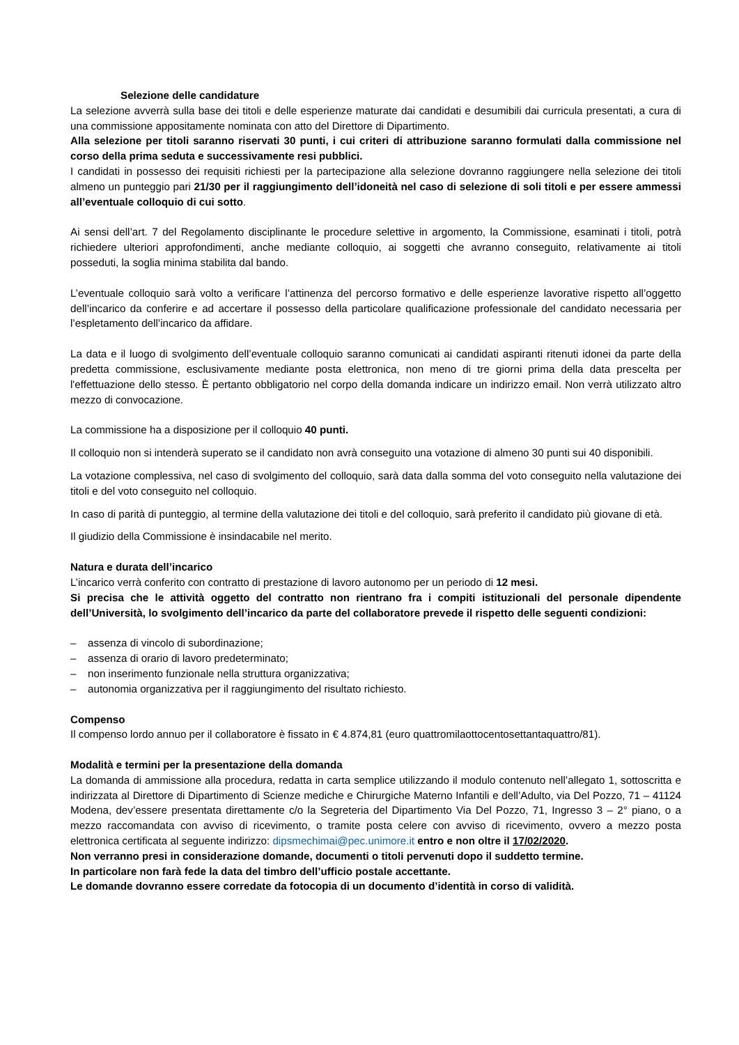Selezione delle candidature
La selezione avverrà sulla base dei titoli e delle esperienze maturate dai candidati e desumibili dai curricula presentati, a cura di una commissione appositamente nominata con atto del Direttore di Dipartimento.
Alla selezione per titoli saranno riservati 30 punti, i cui criteri di attribuzione saranno formulati dalla commissione nel corso della prima seduta e successivamente resi pubblici.
I candidati in possesso dei requisiti richiesti per la partecipazione alla selezione dovranno raggiungere nella selezione dei titoli almeno un punteggio pari 21/30 per il raggiungimento dell’idoneità nel caso di selezione di soli titoli e per essere ammessi all’eventuale colloquio di cui sotto.
Ai sensi dell’art. 7 del Regolamento disciplinante le procedure selettive in argomento, la Commissione, esaminati i titoli, potrà richiedere ulteriori approfondimenti, anche mediante colloquio, ai soggetti che avranno conseguito, relativamente ai titoli posseduti, la soglia minima stabilita dal bando.
L’eventuale colloquio sarà volto a verificare l’attinenza del percorso formativo e delle esperienze lavorative rispetto all’oggetto dell’incarico da conferire e ad accertare il possesso della particolare qualificazione professionale del candidato necessaria per l’espletamento dell’incarico da affidare.
La data e il luogo di svolgimento dell’eventuale colloquio saranno comunicati ai candidati aspiranti ritenuti idonei da parte della predetta commissione, esclusivamente mediante posta elettronica, non meno di tre giorni prima della data prescelta per l'effettuazione dello stesso. È pertanto obbligatorio nel corpo della domanda indicare un indirizzo email. Non verrà utilizzato altro mezzo di convocazione.
La commissione ha a disposizione per il colloquio 40 punti.
Il colloquio non si intenderà superato se il candidato non avrà conseguito una votazione di almeno 30 punti sui 40 disponibili.
La votazione complessiva, nel caso di svolgimento del colloquio, sarà data dalla somma del voto conseguito nella valutazione dei titoli e del voto conseguito nel colloquio.
In caso di parità di punteggio, al termine della valutazione dei titoli e del colloquio, sarà preferito il candidato più giovane di età.
Il giudizio della Commissione è insindacabile nel merito.
Natura e durata dell’incarico
L’incarico verrà conferito con contratto di prestazione di lavoro autonomo per un periodo di 12 mesi.
Si precisa che le attività oggetto del contratto non rientrano fra i compiti istituzionali del personale dipendente dell’Università, lo svolgimento dell’incarico da parte del collaboratore prevede il rispetto delle seguenti condizioni:
– assenza di vincolo di subordinazione;
– assenza di orario di lavoro predeterminato;
– non inserimento funzionale nella struttura organizzativa;
– autonomia organizzativa per il raggiungimento del risultato richiesto.
Compenso
Il compenso lordo annuo per il collaboratore è fissato in € 4.874,81 (euro quattromilaottocentosettantaquattro/81).
Modalità e termini per la presentazione della domanda
La domanda di ammissione alla procedura, redatta in carta semplice utilizzando il modulo contenuto nell’allegato 1, sottoscritta e indirizzata al Direttore di Dipartimento di Scienze mediche e Chirurgiche Materno Infantili e dell’Adulto, via Del Pozzo, 71 – 41124 Modena, dev’essere presentata direttamente c/o la Segreteria del Dipartimento Via Del Pozzo, 71, Ingresso 3 – 2° piano, o a mezzo raccomandata con avviso di ricevimento, o tramite posta celere con avviso di ricevimento, ovvero a mezzo posta elettronica certificata al seguente indirizzo: dipsmechimai@pec.unimore.it entro e non oltre il 17/02/2020.
Non verranno presi in considerazione domande, documenti o titoli pervenuti dopo il suddetto termine.
In particolare non farà fede la data del timbro dell’ufficio postale accettante.
Le domande dovranno essere corredate da fotocopia di un documento d’identità in corso di validità.